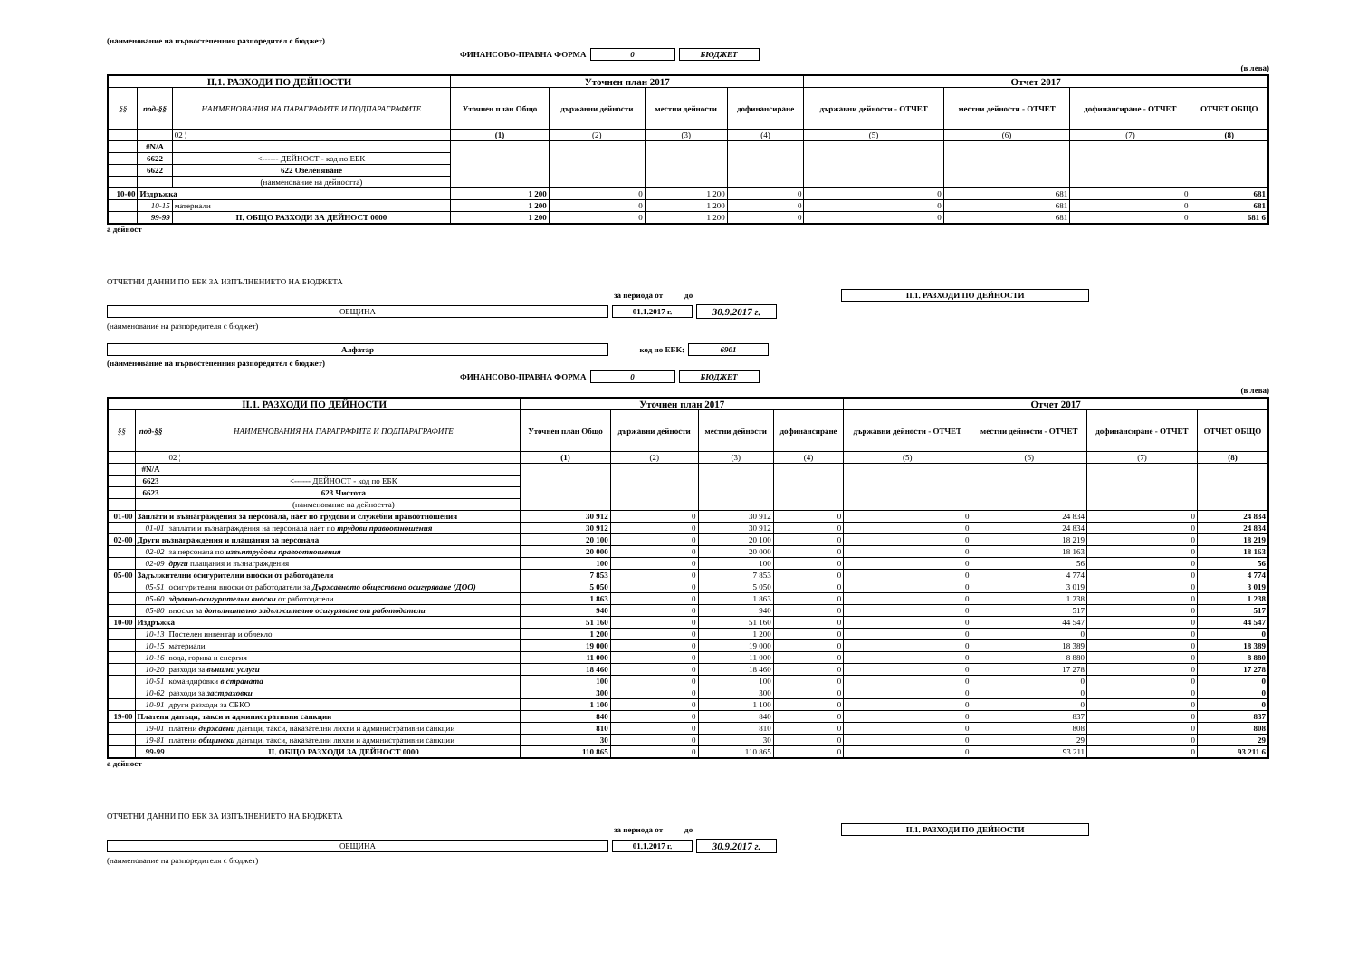(наименование на първостепенния разпоредител с бюджет)
ФИНАНСОВО-ПРАВНА ФОРМА 0 БЮДЖЕТ
(в лева)
| II.1. РАЗХОДИ ПО ДЕЙНОСТИ | | | Уточнен план 2017 | | | | Отчет 2017 | | | |
| --- | --- | --- | --- | --- | --- | --- | --- | --- | --- | --- |
| §§ | под-§§ | НАИМЕНОВАНИЯ НА ПАРАГРАФИТЕ И ПОДПАРАГРАФИТЕ | Уточнен план Общо | държавни дейности | местни дейности | дофинансиране | държавни дейности - ОТЧЕТ | местни дейности - ОТЧЕТ | дофинансиране - ОТЧЕТ | ОТЧЕТ ОБЩО |
| | | 02 ¦ | (1) | (2) | (3) | (4) | (5) | (6) | (7) | (8) |
| | #N/A | | | | | | | | | |
| | 6622 | <------ ДЕЙНОСТ - код по ЕБК | | | | | | | | |
| | 6622 | 622 Озеленяване | | | | | | | | |
| | | (наименование на дейността) | | | | | | | | |
| 10-00 | Издръжка | | 1 200 | 0 | 1 200 | 0 | 0 | 681 | 0 | 681 |
| | 10-15 | материали | 1 200 | 0 | 1 200 | 0 | 0 | 681 | 0 | 681 |
| | 99-99 | II. ОБЩО РАЗХОДИ ЗА ДЕЙНОСТ 0000 | 1 200 | 0 | 1 200 | 0 | 0 | 681 | 0 | 681 6 |
а дейност
ОТЧЕТНИ ДАННИ ПО ЕБК ЗА ИЗПЪЛНЕНИЕТО НА БЮДЖЕТА
за периода от до II.1. РАЗХОДИ ПО ДЕЙНОСТИ
ОБЩИНА 01.1.2017 г. 30.9.2017 г.
(наименование на разпоредителя с бюджет)
Алфатар код по ЕБК: 6901
(наименование на първостепенния разпоредител с бюджет)
ФИНАНСОВО-ПРАВНА ФОРМА 0 БЮДЖЕТ
(в лева)
| II.1. РАЗХОДИ ПО ДЕЙНОСТИ | | | Уточнен план 2017 | | | | Отчет 2017 | | | |
| --- | --- | --- | --- | --- | --- | --- | --- | --- | --- | --- |
| §§ | под-§§ | НАИМЕНОВАНИЯ НА ПАРАГРАФИТЕ И ПОДПАРАГРАФИТЕ | Уточнен план Общо | държавни дейности | местни дейности | дофинансиране | държавни дейности - ОТЧЕТ | местни дейности - ОТЧЕТ | дофинансиране - ОТЧЕТ | ОТЧЕТ ОБЩО |
| | | 02 ¦ | (1) | (2) | (3) | (4) | (5) | (6) | (7) | (8) |
| | #N/A | | | | | | | | | |
| | 6623 | <------ ДЕЙНОСТ - код по ЕБК | | | | | | | | |
| | 6623 | 623 Чистота | | | | | | | | |
| | | (наименование на дейността) | | | | | | | | |
| 01-00 | Заплати и възнаграждения за персонала, нает по трудови и служебни правоотношения | | 30 912 | 0 | 30 912 | 0 | 0 | 24 834 | 0 | 24 834 |
| | 01-01 | заплати и възнаграждения на персонала нает по трудови правоотношения | 30 912 | 0 | 30 912 | 0 | 0 | 24 834 | 0 | 24 834 |
| 02-00 | Други възнаграждения и плащания за персонала | | 20 100 | 0 | 20 100 | 0 | 0 | 18 219 | 0 | 18 219 |
| | 02-02 | за персонала по извънтрудови правоотношения | 20 000 | 0 | 20 000 | 0 | 0 | 18 163 | 0 | 18 163 |
| | 02-09 | други плащания и възнаграждения | 100 | 0 | 100 | 0 | 0 | 56 | 0 | 56 |
| 05-00 | Задължителни осигурителни вноски от работодатели | | 7 853 | 0 | 7 853 | 0 | 0 | 4 774 | 0 | 4 774 |
| | 05-51 | осигурителни вноски от работодатели за Държавното обществено осигуряване (ДОО) | 5 050 | 0 | 5 050 | 0 | 0 | 3 019 | 0 | 3 019 |
| | 05-60 | здравно-осигурителни вноски от работодатели | 1 863 | 0 | 1 863 | 0 | 0 | 1 238 | 0 | 1 238 |
| | 05-80 | вноски за допълнително задължително осигуряване от работодатели | 940 | 0 | 940 | 0 | 0 | 517 | 0 | 517 |
| 10-00 | Издръжка | | 51 160 | 0 | 51 160 | 0 | 0 | 44 547 | 0 | 44 547 |
| | 10-13 | Постелен инвентар и облекло | 1 200 | 0 | 1 200 | 0 | 0 | 0 | 0 | 0 |
| | 10-15 | материали | 19 000 | 0 | 19 000 | 0 | 0 | 18 389 | 0 | 18 389 |
| | 10-16 | вода, горива и енергия | 11 000 | 0 | 11 000 | 0 | 0 | 8 880 | 0 | 8 880 |
| | 10-20 | разходи за външни услуги | 18 460 | 0 | 18 460 | 0 | 0 | 17 278 | 0 | 17 278 |
| | 10-51 | командировки в страната | 100 | 0 | 100 | 0 | 0 | 0 | 0 | 0 |
| | 10-62 | разходи за застраховки | 300 | 0 | 300 | 0 | 0 | 0 | 0 | 0 |
| | 10-91 | други разходи за СБКО | 1 100 | 0 | 1 100 | 0 | 0 | 0 | 0 | 0 |
| 19-00 | Платени данъци, такси и административни санкции | | 840 | 0 | 840 | 0 | 0 | 837 | 0 | 837 |
| | 19-01 | платени държавни данъци, такси, наказателни лихви и административни санкции | 810 | 0 | 810 | 0 | 0 | 808 | 0 | 808 |
| | 19-81 | платени общински данъци, такси, наказателни лихви и административни санкции | 30 | 0 | 30 | 0 | 0 | 29 | 0 | 29 |
| | 99-99 | II. ОБЩО РАЗХОДИ ЗА ДЕЙНОСТ 0000 | 110 865 | 0 | 110 865 | 0 | 0 | 93 211 | 0 | 93 211 6 |
а дейност
ОТЧЕТНИ ДАННИ ПО ЕБК ЗА ИЗПЪЛНЕНИЕТО НА БЮДЖЕТА
за периода от до II.1. РАЗХОДИ ПО ДЕЙНОСТИ
ОБЩИНА 01.1.2017 г. 30.9.2017 г.
(наименование на разпоредителя с бюджет)